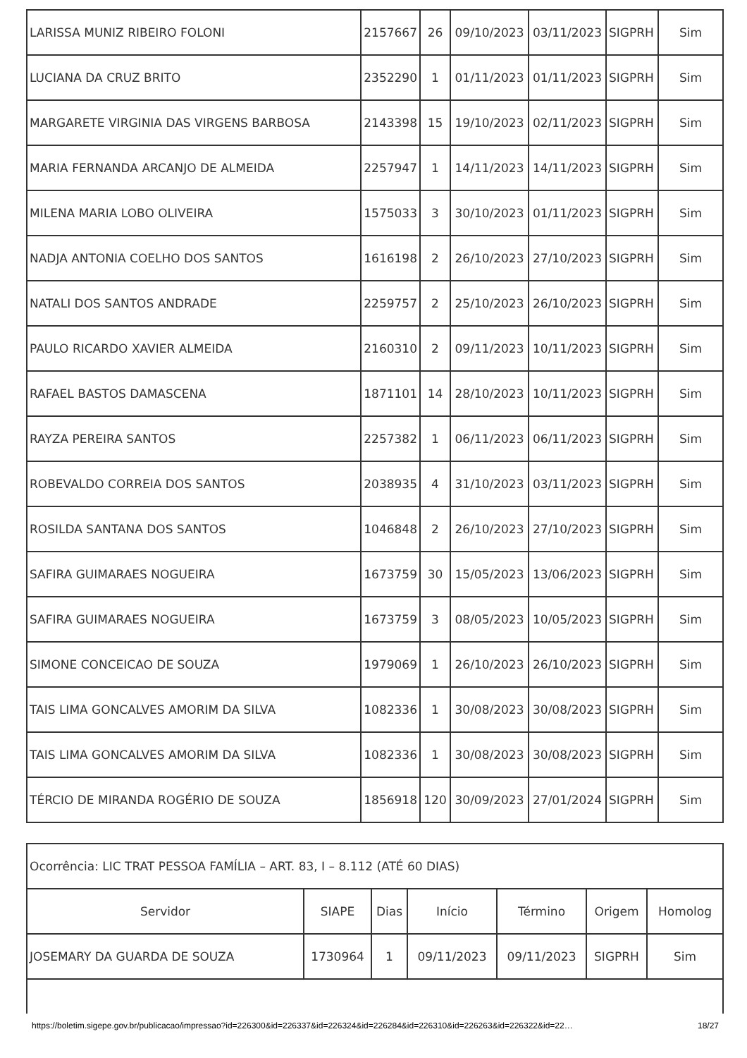| LARISSA MUNIZ RIBEIRO FOLONI | 2157667 | 26 | 09/10/2023 | 03/11/2023 | SIGPRH | Sim |
| LUCIANA DA CRUZ BRITO | 2352290 | 1 | 01/11/2023 | 01/11/2023 | SIGPRH | Sim |
| MARGARETE VIRGINIA DAS VIRGENS BARBOSA | 2143398 | 15 | 19/10/2023 | 02/11/2023 | SIGPRH | Sim |
| MARIA FERNANDA ARCANJO DE ALMEIDA | 2257947 | 1 | 14/11/2023 | 14/11/2023 | SIGPRH | Sim |
| MILENA MARIA LOBO OLIVEIRA | 1575033 | 3 | 30/10/2023 | 01/11/2023 | SIGPRH | Sim |
| NADJA ANTONIA COELHO DOS SANTOS | 1616198 | 2 | 26/10/2023 | 27/10/2023 | SIGPRH | Sim |
| NATALI DOS SANTOS ANDRADE | 2259757 | 2 | 25/10/2023 | 26/10/2023 | SIGPRH | Sim |
| PAULO RICARDO XAVIER ALMEIDA | 2160310 | 2 | 09/11/2023 | 10/11/2023 | SIGPRH | Sim |
| RAFAEL BASTOS DAMASCENA | 1871101 | 14 | 28/10/2023 | 10/11/2023 | SIGPRH | Sim |
| RAYZA PEREIRA SANTOS | 2257382 | 1 | 06/11/2023 | 06/11/2023 | SIGPRH | Sim |
| ROBEVALDO CORREIA DOS SANTOS | 2038935 | 4 | 31/10/2023 | 03/11/2023 | SIGPRH | Sim |
| ROSILDA SANTANA DOS SANTOS | 1046848 | 2 | 26/10/2023 | 27/10/2023 | SIGPRH | Sim |
| SAFIRA GUIMARAES NOGUEIRA | 1673759 | 30 | 15/05/2023 | 13/06/2023 | SIGPRH | Sim |
| SAFIRA GUIMARAES NOGUEIRA | 1673759 | 3 | 08/05/2023 | 10/05/2023 | SIGPRH | Sim |
| SIMONE CONCEICAO DE SOUZA | 1979069 | 1 | 26/10/2023 | 26/10/2023 | SIGPRH | Sim |
| TAIS LIMA GONCALVES AMORIM DA SILVA | 1082336 | 1 | 30/08/2023 | 30/08/2023 | SIGPRH | Sim |
| TAIS LIMA GONCALVES AMORIM DA SILVA | 1082336 | 1 | 30/08/2023 | 30/08/2023 | SIGPRH | Sim |
| TÉRCIO DE MIRANDA ROGÉRIO DE SOUZA | 1856918 | 120 | 30/09/2023 | 27/01/2024 | SIGPRH | Sim |
| Ocorrência: LIC TRAT PESSOA FAMÍLIA – ART. 83, I – 8.112 (ATÉ 60 DIAS) | | | | | | |
| Servidor | SIAPE | Dias | Início | Término | Origem | Homolog |
| JOSEMARY DA GUARDA DE SOUZA | 1730964 | 1 | 09/11/2023 | 09/11/2023 | SIGPRH | Sim |
https://boletim.sigepe.gov.br/publicacao/impressao?id=226300&id=226337&id=226324&id=226284&id=226310&id=226263&id=226322&id=22… 18/27